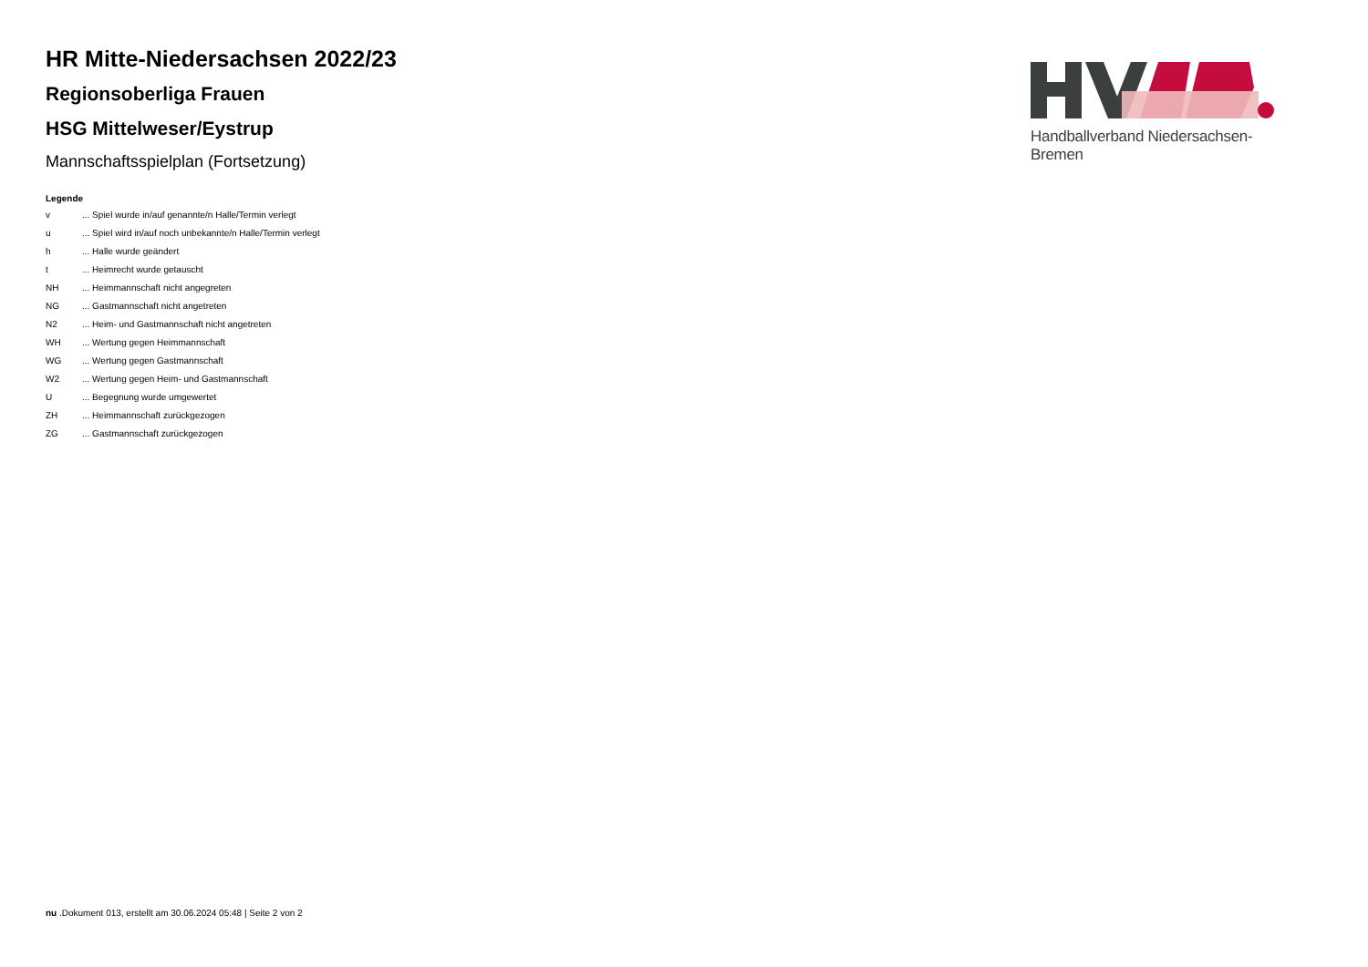HR Mitte-Niedersachsen 2022/23
Regionsoberliga Frauen
HSG Mittelweser/Eystrup
Mannschaftsspielplan (Fortsetzung)
Legende
| v | ... Spiel wurde in/auf genannte/n Halle/Termin verlegt |
| u | ... Spiel wird in/auf noch unbekannte/n Halle/Termin verlegt |
| h | ... Halle wurde geändert |
| t | ... Heimrecht wurde getauscht |
| NH | ... Heimmannschaft nicht angegreten |
| NG | ... Gastmannschaft nicht angetreten |
| N2 | ... Heim- und Gastmannschaft nicht angetreten |
| WH | ... Wertung gegen Heimmannschaft |
| WG | ... Wertung gegen Gastmannschaft |
| W2 | ... Wertung gegen Heim- und Gastmannschaft |
| U | ... Begegnung wurde umgewertet |
| ZH | ... Heimmannschaft zurückgezogen |
| ZG | ... Gastmannschaft zurückgezogen |
Handballverband Niedersachsen-Bremen
nu .Dokument 013, erstellt am 30.06.2024 05:48 | Seite 2 von 2